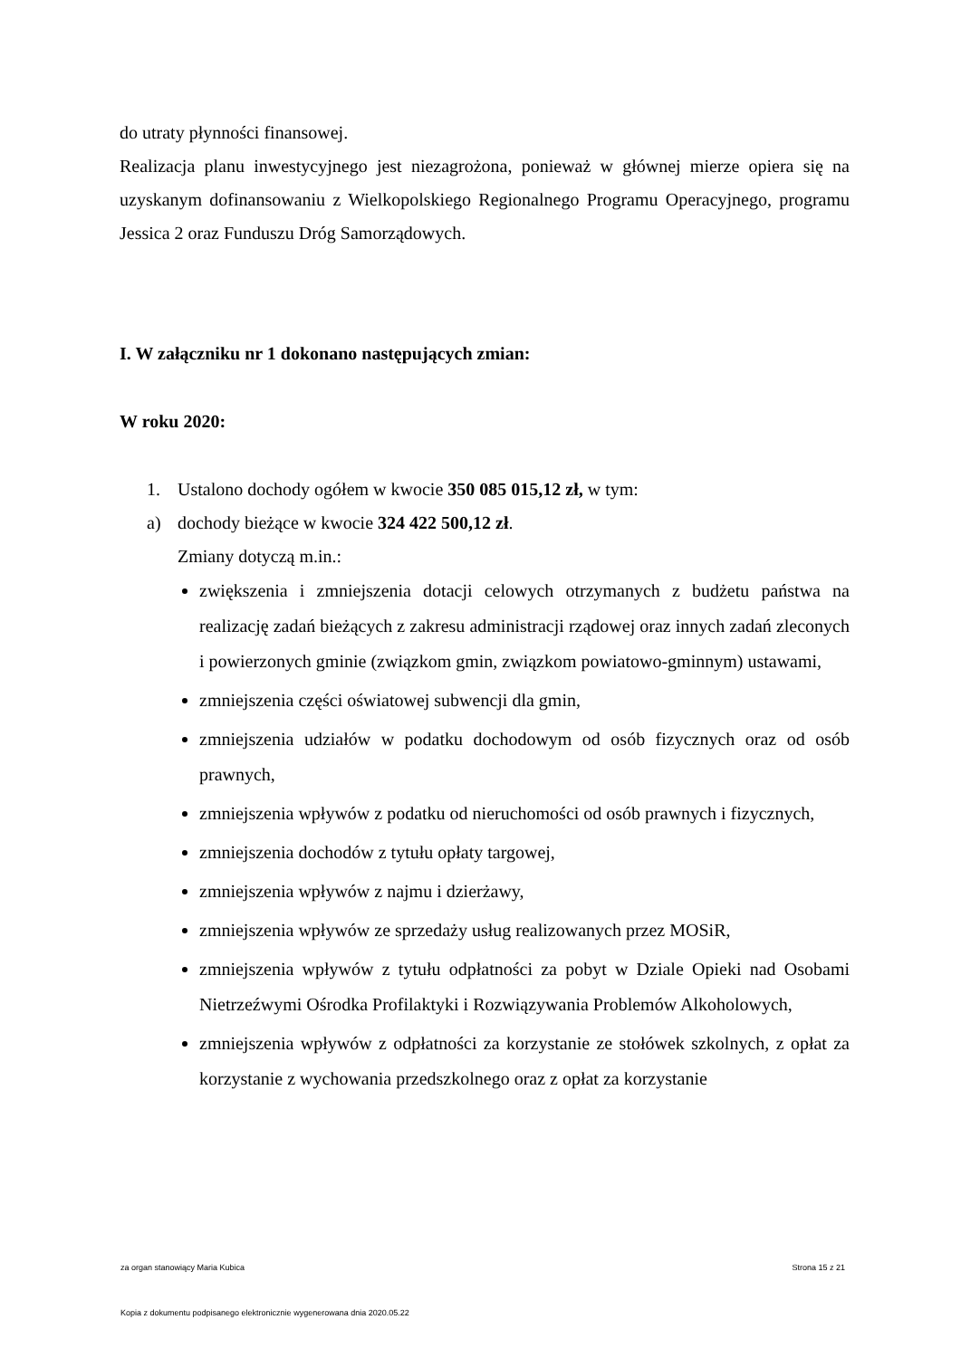do utraty płynności finansowej.
Realizacja planu inwestycyjnego jest niezagrożona, ponieważ w głównej mierze opiera się na uzyskanym dofinansowaniu z Wielkopolskiego Regionalnego Programu Operacyjnego, programu Jessica 2 oraz Funduszu Dróg Samorządowych.
I. W załączniku nr 1 dokonano następujących zmian:
W roku 2020:
1. Ustalono dochody ogółem w kwocie 350 085 015,12 zł, w tym:
a) dochody bieżące w kwocie 324 422 500,12 zł.
Zmiany dotyczą m.in.:
zwiększenia i zmniejszenia dotacji celowych otrzymanych z budżetu państwa na realizację zadań bieżących z zakresu administracji rządowej oraz innych zadań zleconych i powierzonych gminie (związkom gmin, związkom powiatowo-gminnym) ustawami,
zmniejszenia części oświatowej subwencji dla gmin,
zmniejszenia udziałów w podatku dochodowym od osób fizycznych oraz od osób prawnych,
zmniejszenia wpływów z podatku od nieruchomości od osób prawnych i fizycznych,
zmniejszenia dochodów z tytułu opłaty targowej,
zmniejszenia wpływów z najmu i dzierżawy,
zmniejszenia wpływów ze sprzedaży usług realizowanych przez MOSiR,
zmniejszenia wpływów z tytułu odpłatności za pobyt w Dziale Opieki nad Osobami Nietrzeźwymi Ośrodka Profilaktyki i Rozwiązywania Problemów Alkoholowych,
zmniejszenia wpływów z odpłatności za korzystanie ze stołówek szkolnych, z opłat za korzystanie z wychowania przedszkolnego oraz z opłat za korzystanie
za organ stanowiący Maria Kubica Strona 15 z 21
Kopia z dokumentu podpisanego elektronicznie wygenerowana dnia 2020.05.22